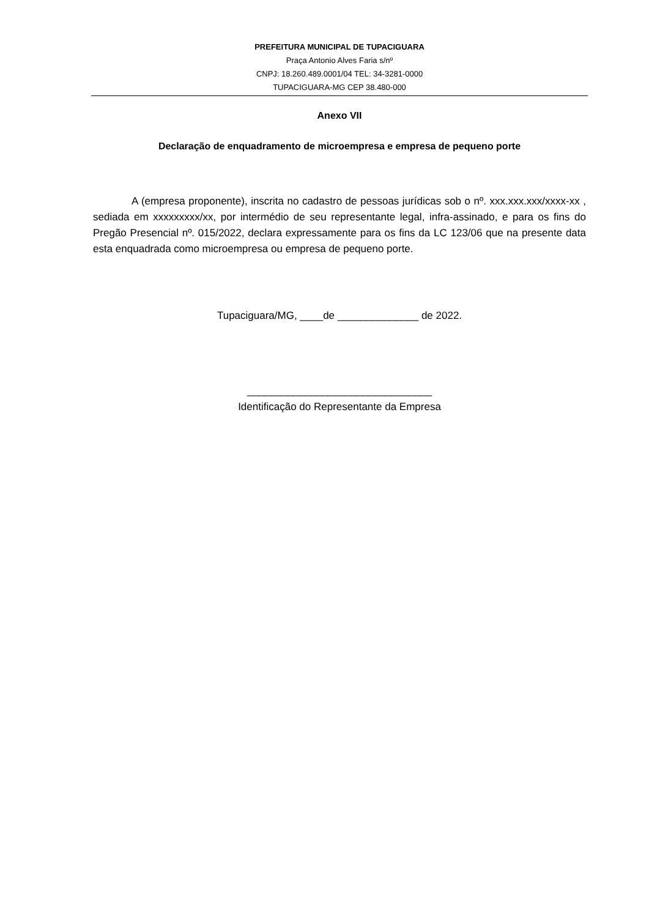PREFEITURA MUNICIPAL DE TUPACIGUARA
Praça Antonio Alves Faria s/nº
CNPJ: 18.260.489.0001/04 TEL: 34-3281-0000
TUPACIGUARA-MG CEP 38.480-000
Anexo VII
Declaração de enquadramento de microempresa e empresa de pequeno porte
A (empresa proponente), inscrita no cadastro de pessoas jurídicas sob o nº. xxx.xxx.xxx/xxxx-xx , sediada em xxxxxxxxx/xx, por intermédio de seu representante legal, infra-assinado, e para os fins do Pregão Presencial nº. 015/2022, declara expressamente para os fins da LC 123/06 que na presente data esta enquadrada como microempresa ou empresa de pequeno porte.
Tupaciguara/MG, ____de ______________ de 2022.
________________________________
Identificação do Representante da Empresa